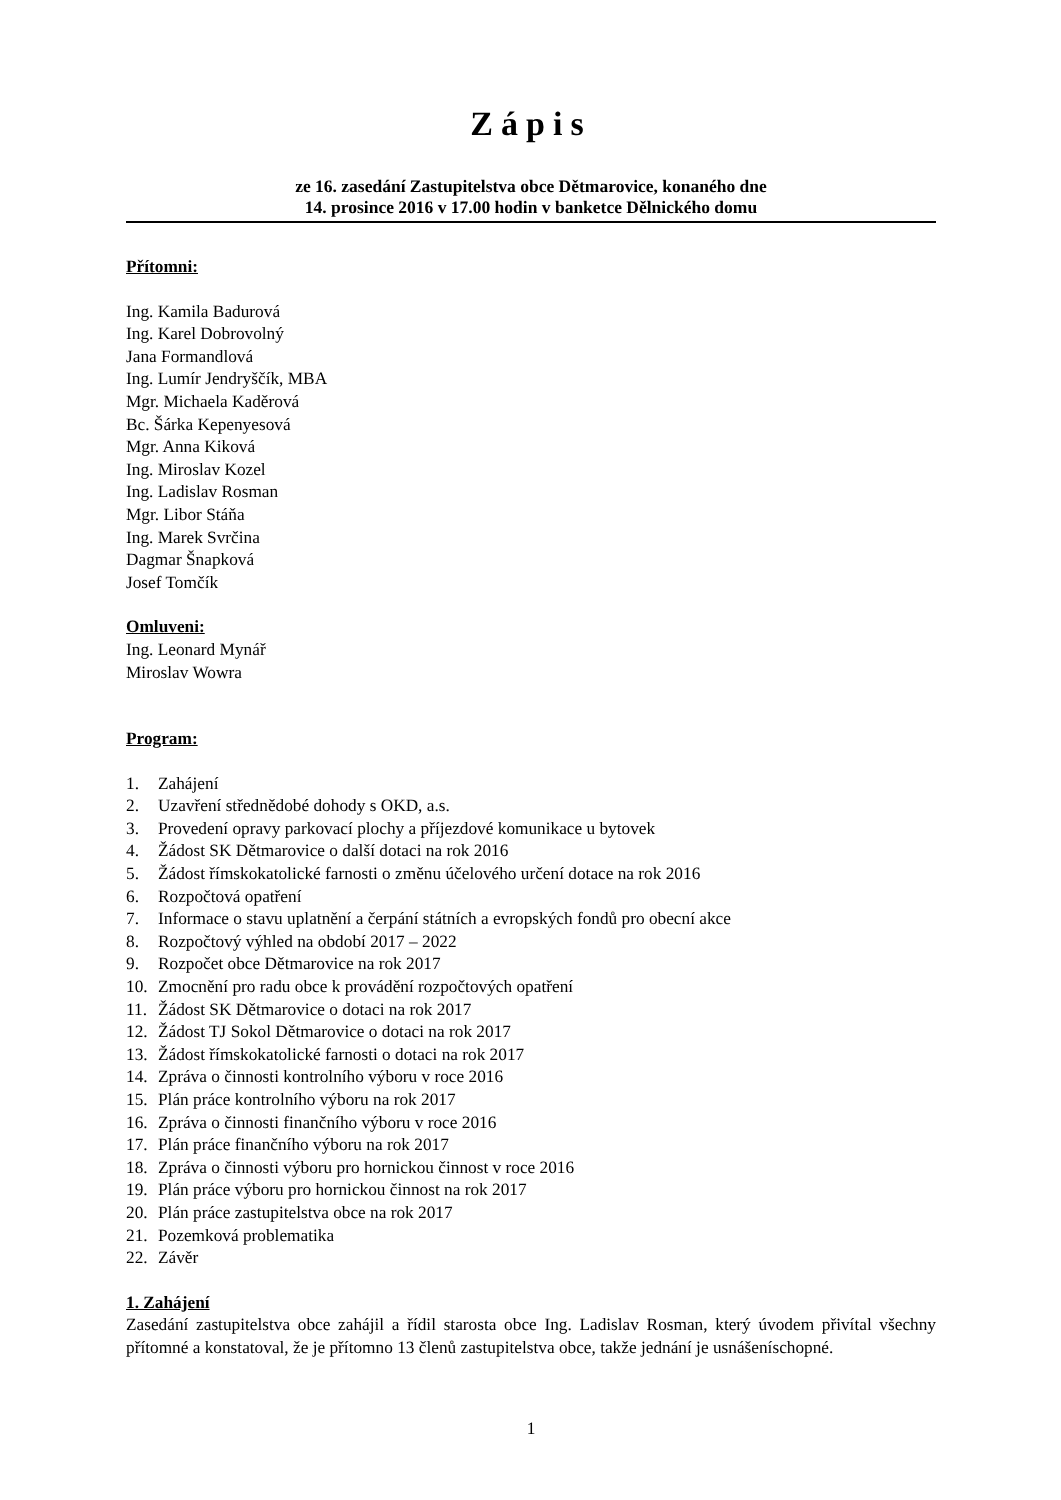Zápis
ze 16. zasedání Zastupitelstva obce Dětmarovice, konaného dne
14. prosince 2016 v 17.00 hodin v banketce Dělnického domu
Přítomni:
Ing. Kamila Badurová
Ing. Karel Dobrovolný
Jana Formandlová
Ing. Lumír Jendryščík, MBA
Mgr. Michaela Kaděrová
Bc. Šárka Kepenyesová
Mgr. Anna Kiková
Ing. Miroslav Kozel
Ing. Ladislav Rosman
Mgr. Libor Stáňa
Ing. Marek Svrčina
Dagmar Šnapková
Josef Tomčík
Omluveni:
Ing. Leonard Mynář
Miroslav Wowra
Program:
1. Zahájení
2. Uzavření střednědobé dohody s OKD, a.s.
3. Provedení opravy parkovací plochy a příjezdové komunikace u bytovek
4. Žádost SK Dětmarovice o další dotaci na rok 2016
5. Žádost římskokatolické farnosti o změnu účelového určení dotace na rok 2016
6. Rozpočtová opatření
7. Informace o stavu uplatnění a čerpání státních a evropských fondů pro obecní akce
8. Rozpočtový výhled na období 2017 – 2022
9. Rozpočet obce Dětmarovice na rok 2017
10. Zmocnění pro radu obce k provádění rozpočtových opatření
11. Žádost SK Dětmarovice o dotaci na rok 2017
12. Žádost TJ Sokol Dětmarovice o dotaci na rok 2017
13. Žádost římskokatolické farnosti o dotaci na rok 2017
14. Zpráva o činnosti kontrolního výboru v roce 2016
15. Plán práce kontrolního výboru na rok 2017
16. Zpráva o činnosti finančního výboru v roce 2016
17. Plán práce finančního výboru na rok 2017
18. Zpráva o činnosti výboru pro hornickou činnost v roce 2016
19. Plán práce výboru pro hornickou činnost na rok 2017
20. Plán práce zastupitelstva obce na rok 2017
21. Pozemková problematika
22. Závěr
1. Zahájení
Zasedání zastupitelstva obce zahájil a řídil starosta obce Ing. Ladislav Rosman, který úvodem přivítal všechny přítomné a konstatoval, že je přítomno 13 členů zastupitelstva obce, takže jednání je usnášeníschopné.
1